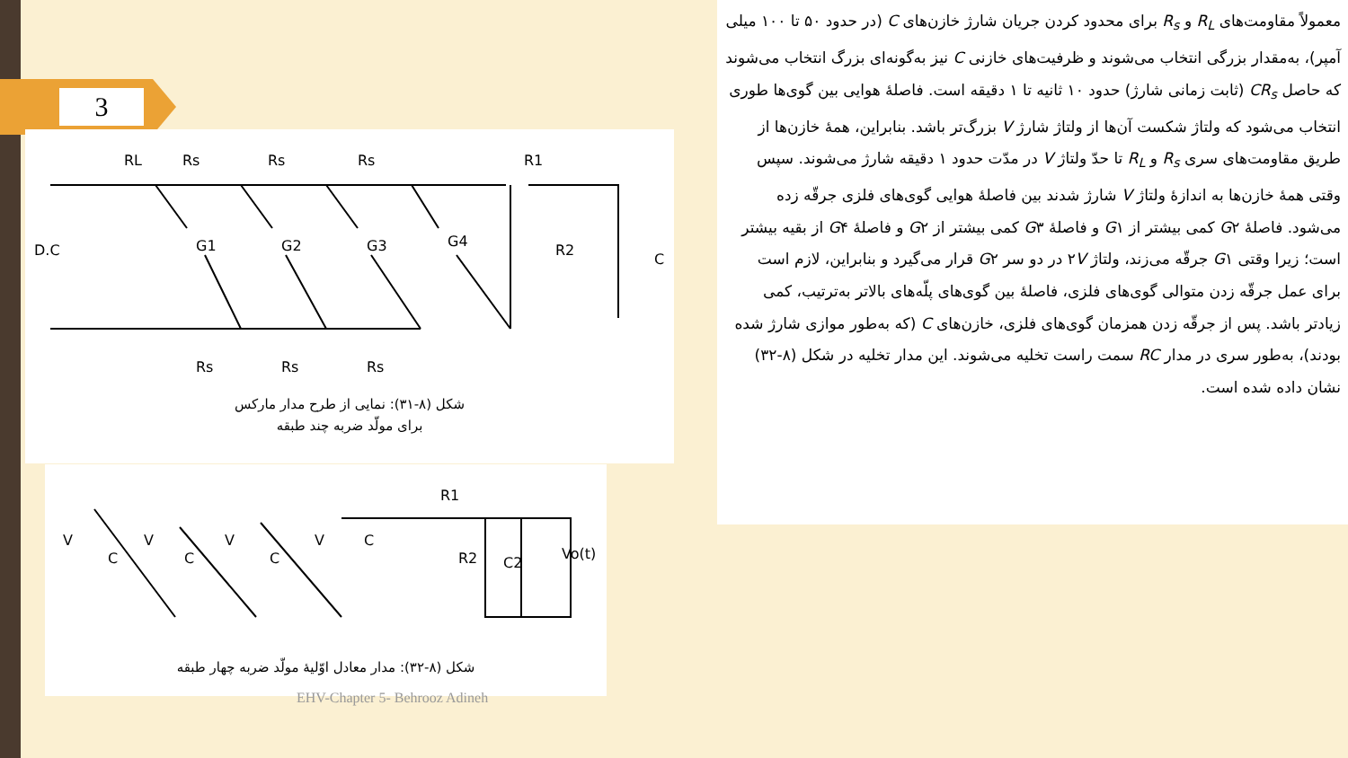3
RL
Rs
Rs
Rs
R1
D.C
G1
G2
G3
G4
R2
C
Rs
Rs
Rs
شکل (۸-۳۱): نمایی از طرح مدار مارکس
برای مولّد ضربه چند طبقه
R1
V
C
V
C
V
C
V
C
R2
C2
Vo(t)
شکل (۸-۳۲): مدار معادل اوّلیهٔ مولّد ضربه چهار طبقه
معمولاً مقاومت‌های R<sub>L</sub> و R<sub>s</sub> برای محدود کردن جریان شارژ خازن‌های C (در حدود ۵۰ تا ۱۰۰ میلی آمپر)، به‌مقدار بزرگی انتخاب می‌شوند و ظرفیت‌های خازنی C نیز به‌گونه‌ای بزرگ انتخاب می‌شوند که حاصل CR<sub>s</sub> (ثابت زمانی شارژ) حدود ۱۰ ثانیه تا ۱ دقیقه است. فاصلهٔ هوایی بین گوی‌ها طوری انتخاب می‌شود که ولتاژ شکست آن‌ها از ولتاژ شارژ V بزرگ‌تر باشد. بنابراین، همهٔ خازن‌ها از طریق مقاومت‌های سری R<sub>s</sub> و R<sub>L</sub> تا حدّ ولتاژ V در مدّت حدود ۱ دقیقه شارژ می‌شوند. سپس وقتی همهٔ خازن‌ها به اندازهٔ ولتاژ V شارژ شدند بین فاصلهٔ هوایی گوی‌های فلزی جرقّه زده می‌شود. فاصلهٔ G۲ کمی بیشتر از G۱ و فاصلهٔ G۳ کمی بیشتر از G۲ و فاصلهٔ G۴ از بقیه بیشتر است؛ زیرا وقتی G۱ جرقّه می‌زند، ولتاژ ۲V در دو سر G۲ قرار می‌گیرد و بنابراین، لازم است برای عمل جرقّه زدن متوالی گوی‌های فلزی، فاصلهٔ بین گوی‌های پلّه‌های بالاتر به‌ترتیب، کمی زیادتر باشد. پس از جرقّه زدن همزمان گوی‌های فلزی، خازن‌های C (که به‌طور موازی شارژ شده بودند)، به‌طور سری در مدار RC سمت راست تخلیه می‌شوند. این مدار تخلیه در شکل (۸-۳۲) نشان داده شده است.
EHV-Chapter 5- Behrooz Adineh